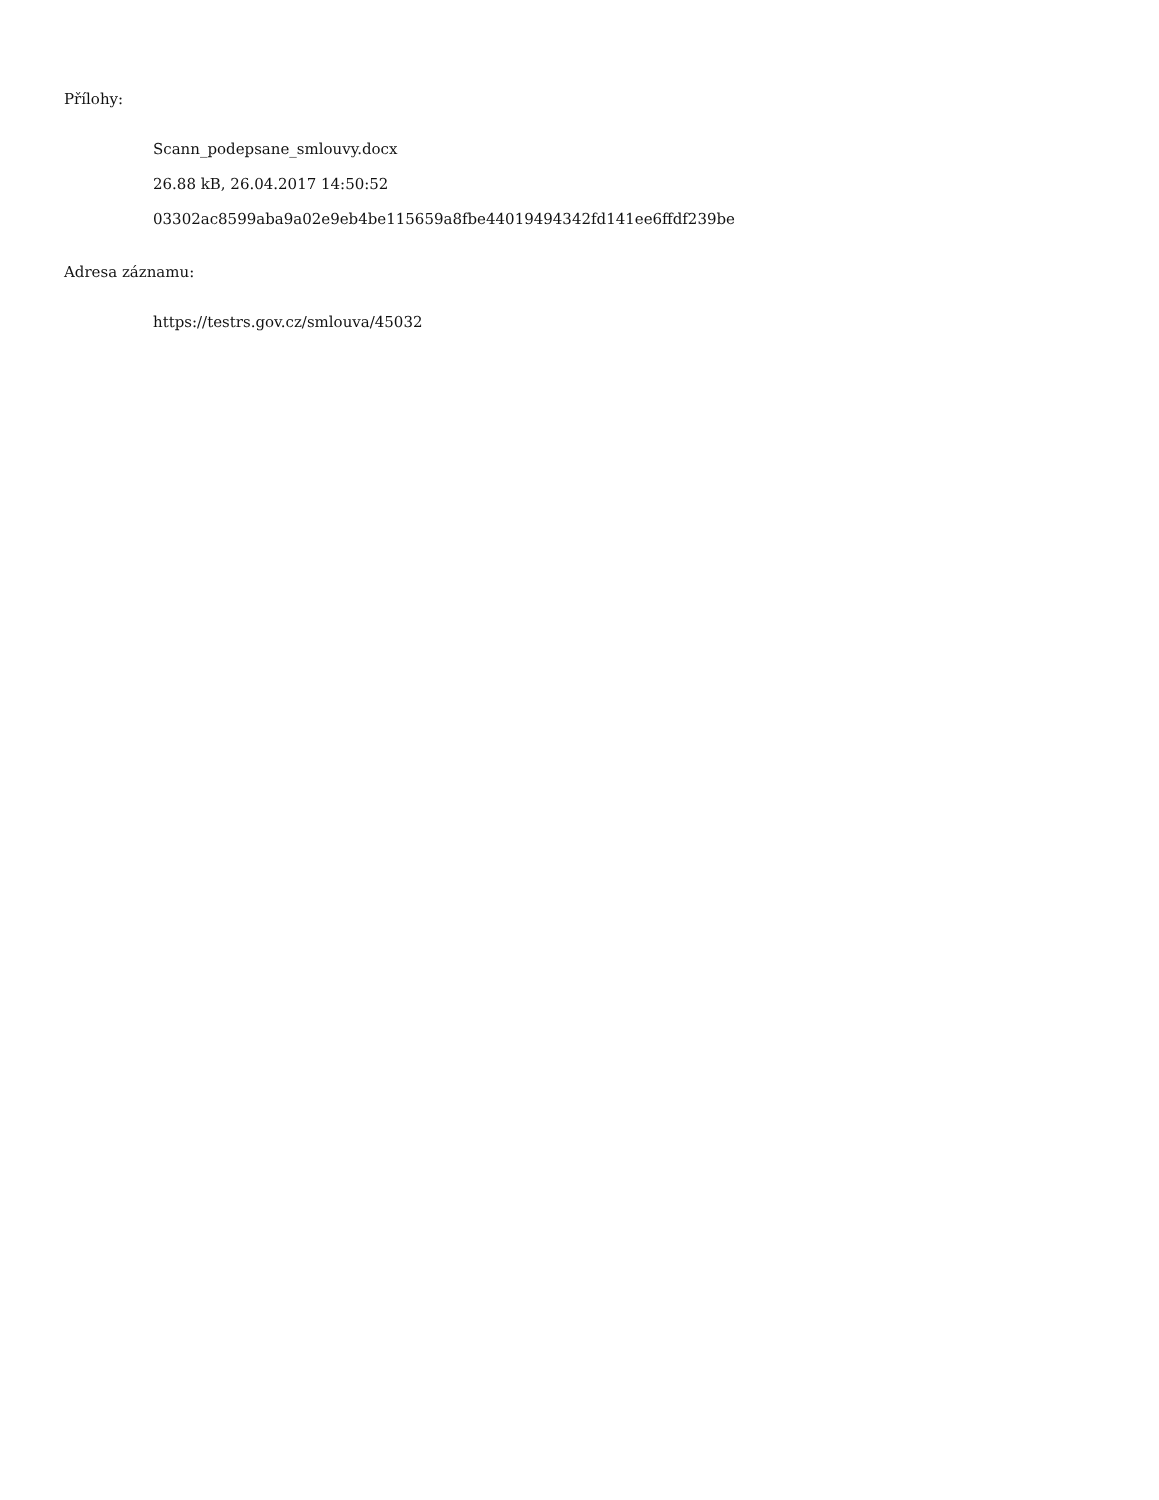Přílohy:
Scann_podepsane_smlouvy.docx
26.88 kB, 26.04.2017 14:50:52
03302ac8599aba9a02e9eb4be115659a8fbe44019494342fd141ee6ffdf239be
Adresa záznamu:
https://testrs.gov.cz/smlouva/45032